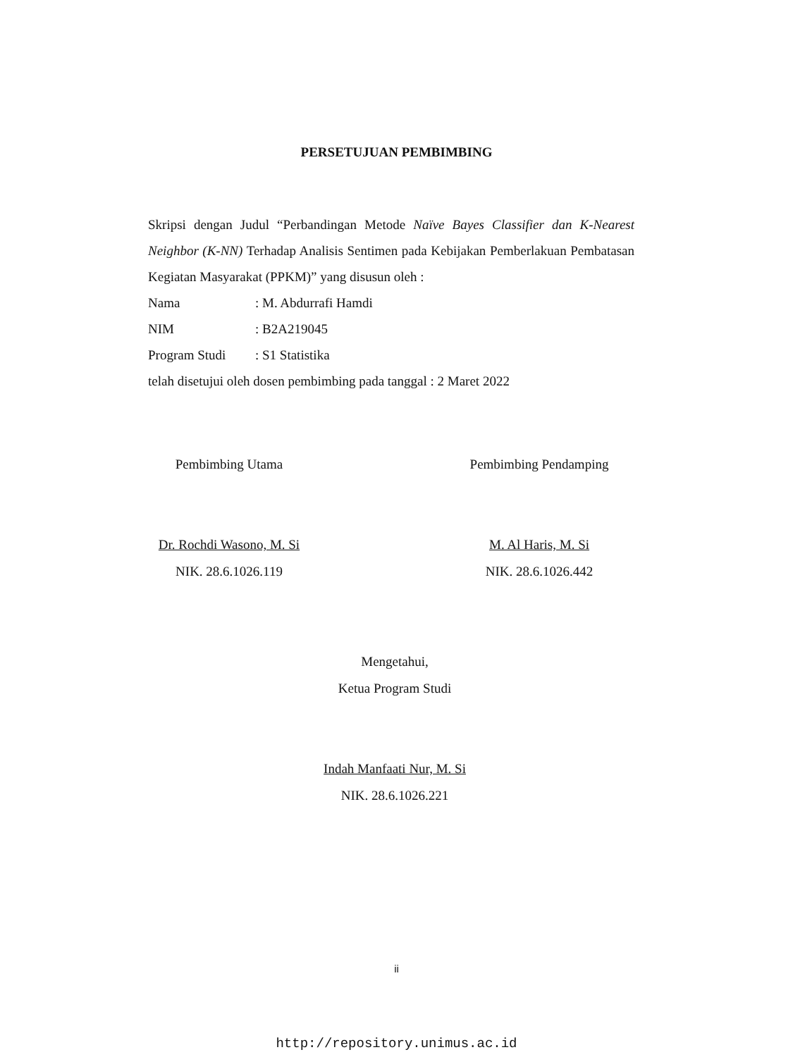PERSETUJUAN PEMBIMBING
Skripsi dengan Judul “Perbandingan Metode Naïve Bayes Classifier dan K-Nearest Neighbor (K-NN) Terhadap Analisis Sentimen pada Kebijakan Pemberlakuan Pembatasan Kegiatan Masyarakat (PPKM)” yang disusun oleh :
Nama: M. Abdurrafi Hamdi
NIM: B2A219045
Program Studi: S1 Statistika
telah disetujui oleh dosen pembimbing pada tanggal : 2 Maret 2022
Pembimbing Utama
Dr. Rochdi Wasono, M. Si
NIK. 28.6.1026.119
Pembimbing Pendamping
M. Al Haris, M. Si
NIK. 28.6.1026.442
Mengetahui,
Ketua Program Studi
Indah Manfaati Nur, M. Si
NIK. 28.6.1026.221
ii
http://repository.unimus.ac.id